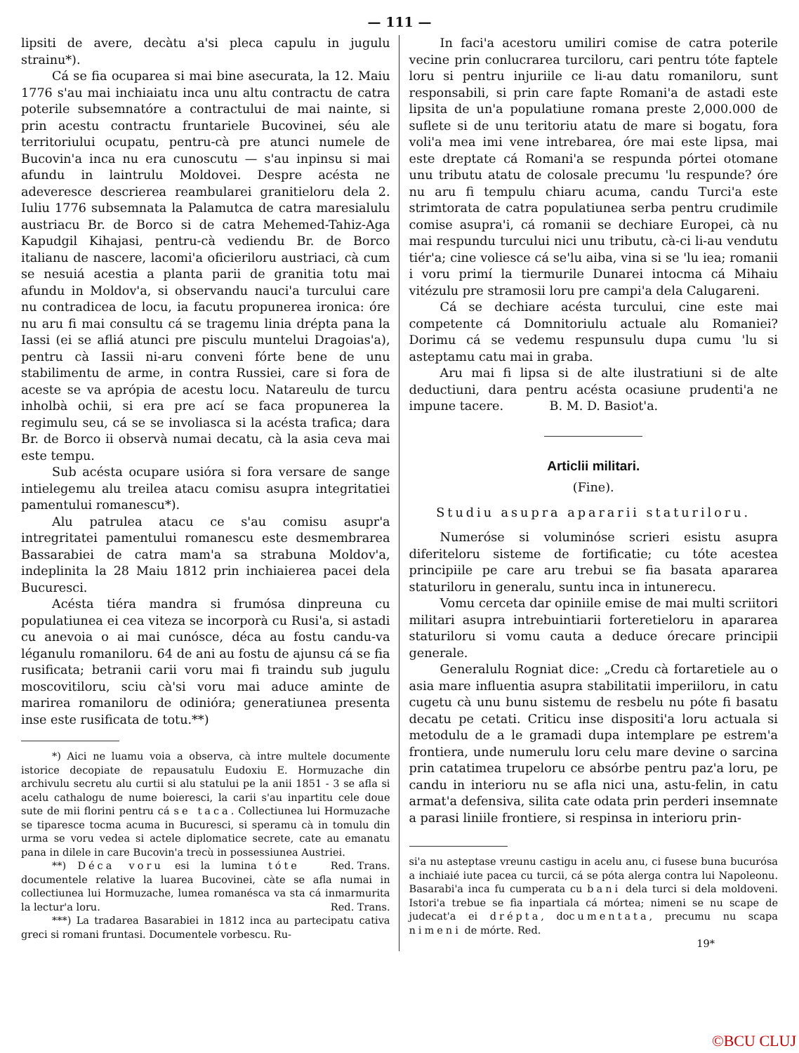— 111 —
lipsiti de avere, decàtu a'si pleca capulu in jugulu strainu*).
Cá se fia ocuparea si mai bine asecurata, la 12. Maiu 1776 s'au mai inchiaiatu inca unu altu contractu de catra poterile subsemnatóre a contractului de mai nainte, si prin acestu contractu fruntariele Bucovinei, séu ale territoriului ocupatu, pentru-cà pre atunci numele de Bucovin'a inca nu era cunoscutu — s'au inpinsu si mai afundu in laintrulu Moldovei. Despre acésta ne adeveresce descrierea reambularei granitieloru dela 2. Iuliu 1776 subsemnata la Palamutca de catra maresialulu austriacu Br. de Borco si de catra Mehemed-Tahiz-Aga Kapudgil Kihajasi, pentru-cà vediendu Br. de Borco italianu de nascere, lacomi'a oficieriloru austriaci, cà cum se nesuiá acestia a planta parii de granitia totu mai afundu in Moldov'a, si observandu nauci'a turcului care nu contradicea de locu, ia facutu propunerea ironica: óre nu aru fi mai consultu cá se tragemu linia drépta pana la Iassi (ei se afliá atunci pre pisculu muntelui Dragoias'a), pentru cà Iassii ni-aru conveni fórte bene de unu stabilimentu de arme, in contra Russiei, care si fora de aceste se va aprópia de acestu locu. Natareulu de turcu inholbà ochii, si era pre ací se faca propunerea la regimulu seu, cá se se involiasca si la acésta trafica; dara Br. de Borco ii observà numai decatu, cà la asia ceva mai este tempu.
Sub acésta ocupare usióra si fora versare de sange intielegemu alu treilea atacu comisu asupra integritatiei pamentului romanescu*).
Alu patrulea atacu ce s'au comisu asupr'a intregritatei pamentului romanescu este desmembrarea Bassarabiei de catra mam'a sa strabuna Moldov'a, indeplinita la 28 Maiu 1812 prin inchiaierea pacei dela Bucuresci.
Acésta tiéra mandra si frumósa dinpreuna cu populatiunea ei cea viteza se incorporà cu Rusi'a, si astadi cu anevoia o ai mai cunósce, déca au fostu candu-va léganulu romaniloru. 64 de ani au fostu de ajunsu cá se fia rusificata; betranii carii voru mai fi traindu sub jugulu moscovitiloru, sciu cà'si voru mai aduce aminte de marirea romaniloru de odinióra; generatiunea presenta inse este rusificata de totu.**)
*) Aici ne luamu voia a observa, cà intre multele documente istorice decopiate de repausatulu Eudoxiu E. Hormuzache din archivulu secretu alu curtii si alu statului pe la anii 1851 - 3 se afla si acelu cathalogu de nume boieresci, la carii s'au inpartitu cele doue sute de mii florini pentru cá se taca. Collectiunea lui Hormuzache se tiparesce tocma acuma in Bucuresci, si speramu cà in tomulu din urma se voru vedea si actele diplomatice secrete, cate au emanatu pana in dilele in care Bucovin'a trecù in possessiunea Austriei. Red. Trans.
**) Déca voru esi la lumina tóte documentele relative la luarea Bucovinei, càte se afla numai in collectiunea lui Hormuzache, lumea romanésca va sta cá inmarmurita la lectur'a loru. Red. Trans.
***) La tradarea Basarabiei in 1812 inca au partecipatu cativa greci si romani fruntasi. Documentele vorbescu. Ru-
In faci'a acestoru umiliri comise de catra poterile vecine prin conlucrarea turciloru, cari pentru tóte faptele loru si pentru injuriile ce li-au datu romaniloru, sunt responsabili, si prin care fapte Romani'a de astadi este lipsita de un'a populatiune romana preste 2,000.000 de suflete si de unu teritoriu atatu de mare si bogatu, fora voli'a mea imi vene intrebarea, óre mai este lipsa, mai este dreptate cá Romani'a se respunda pórtei otomane unu tributu atatu de colosale precumu 'lu respunde? óre nu aru fi tempulu chiaru acuma, candu Turci'a este strimtorata de catra populatiunea serba pentru crudimile comise asupra'i, cá romanii se dechiare Europei, cà nu mai respundu turcului nici unu tributu, cà-ci li-au vendutu tiér'a; cine voliesce cá se'lu aiba, vina si se 'lu iea; romanii i voru primí la tiermurile Dunarei intocma cá Mihaiu vitézulu pre stramosii loru pre campi'a dela Calugareni.
Cá se dechiare acésta turcului, cine este mai competente cá Domnitoriulu actuale alu Romaniei? Dorimu cá se vedemu respunsulu dupa cumu 'lu si asteptamu catu mai in graba.
Aru mai fi lipsa si de alte ilustratiuni si de alte deductiuni, dara pentru acésta ocasiune prudenti'a ne impune tacere. B. M. D. Basiot'a.
Articlii militari.
(Fine).
Studiu asupra apararii staturiloru.
Numeróse si voluminóse scrieri esistu asupra diferiteloru sisteme de fortificatie; cu tóte acestea principiile pe care aru trebui se fia basata apararea staturiloru in generalu, suntu inca in intunerecu.
Vomu cerceta dar opiniile emise de mai multi scriitori militari asupra intrebuintiarii forteretieloru in apararea staturiloru si vomu cauta a deduce órecare principii generale.
Generalulu Rogniat dice: „Credu cà fortaretiele au o asia mare influentia asupra stabilitatii imperiiloru, in catu cugetu cà unu bunu sistemu de resbelu nu póte fi basatu decatu pe cetati. Criticu inse dispositi'a loru actuala si metodulu de a le gramadi dupa intemplare pe estrem'a frontiera, unde numerulu loru celu mare devine o sarcina prin catatimea trupeloru ce absórbe pentru paz'a loru, pe candu in interioru nu se afla nici una, astu-felin, in catu armat'a defensiva, silita cate odata prin perderi insemnate a parasi liniile frontiere, si respinsa in interioru prin-
si'a nu asteptase vreunu castigu in acelu anu, ci fusese buna bucurósa a inchiaié iute pacea cu turcii, cá se póta alerga contra lui Napoleonu. Basarabi'a inca fu cumperata cu bani dela turci si dela moldoveni. Istori'a trebue se fia inpartiala cá mórtea; nimeni se nu scape de judecat'a ei drépta, documentata, precumu nu scapa nimeni de mórte. Red.
19*
©BCU CLUJ